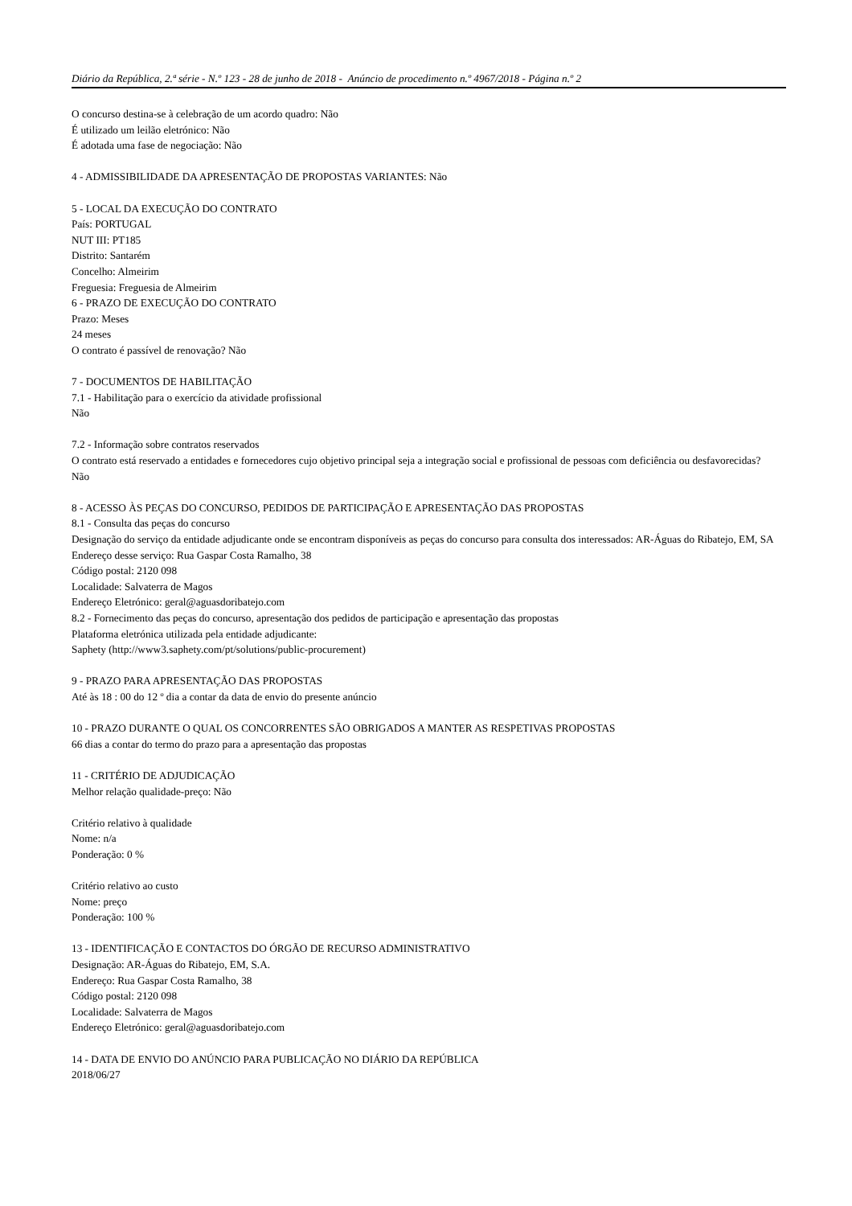Diário da República, 2.ª série - N.º 123 - 28 de junho de 2018 - Anúncio de procedimento n.º 4967/2018 - Página n.º 2
O concurso destina-se à celebração de um acordo quadro: Não
É utilizado um leilão eletrónico: Não
É adotada uma fase de negociação: Não
4 - ADMISSIBILIDADE DA APRESENTAÇÃO DE PROPOSTAS VARIANTES: Não
5 - LOCAL DA EXECUÇÃO DO CONTRATO
País: PORTUGAL
NUT III: PT185
Distrito: Santarém
Concelho: Almeirim
Freguesia: Freguesia de Almeirim
6 - PRAZO DE EXECUÇÃO DO CONTRATO
Prazo: Meses
24 meses
O contrato é passível de renovação? Não
7 - DOCUMENTOS DE HABILITAÇÃO
7.1 - Habilitação para o exercício da atividade profissional
Não
7.2 - Informação sobre contratos reservados
O contrato está reservado a entidades e fornecedores cujo objetivo principal seja a integração social e profissional de pessoas com deficiência ou desfavorecidas?
Não
8 - ACESSO ÀS PEÇAS DO CONCURSO, PEDIDOS DE PARTICIPAÇÃO E APRESENTAÇÃO DAS PROPOSTAS
8.1 - Consulta das peças do concurso
Designação do serviço da entidade adjudicante onde se encontram disponíveis as peças do concurso para consulta dos interessados: AR-Águas do Ribatejo, EM, SA
Endereço desse serviço: Rua Gaspar Costa Ramalho, 38
Código postal: 2120 098
Localidade: Salvaterra de Magos
Endereço Eletrónico: geral@aguasdoribatejo.com
8.2 - Fornecimento das peças do concurso, apresentação dos pedidos de participação e apresentação das propostas
Plataforma eletrónica utilizada pela entidade adjudicante:
Saphety (http://www3.saphety.com/pt/solutions/public-procurement)
9 - PRAZO PARA APRESENTAÇÃO DAS PROPOSTAS
Até às 18 : 00 do 12 º dia a contar da data de envio do presente anúncio
10 - PRAZO DURANTE O QUAL OS CONCORRENTES SÃO OBRIGADOS A MANTER AS RESPETIVAS PROPOSTAS
66 dias a contar do termo do prazo para a apresentação das propostas
11 - CRITÉRIO DE ADJUDICAÇÃO
Melhor relação qualidade-preço: Não
Critério relativo à qualidade
Nome: n/a
Ponderação: 0 %
Critério relativo ao custo
Nome: preço
Ponderação: 100 %
13 - IDENTIFICAÇÃO E CONTACTOS DO ÓRGÃO DE RECURSO ADMINISTRATIVO
Designação: AR-Águas do Ribatejo, EM, S.A.
Endereço: Rua Gaspar Costa Ramalho, 38
Código postal: 2120 098
Localidade: Salvaterra de Magos
Endereço Eletrónico: geral@aguasdoribatejo.com
14 - DATA DE ENVIO DO ANÚNCIO PARA PUBLICAÇÃO NO DIÁRIO DA REPÚBLICA
2018/06/27